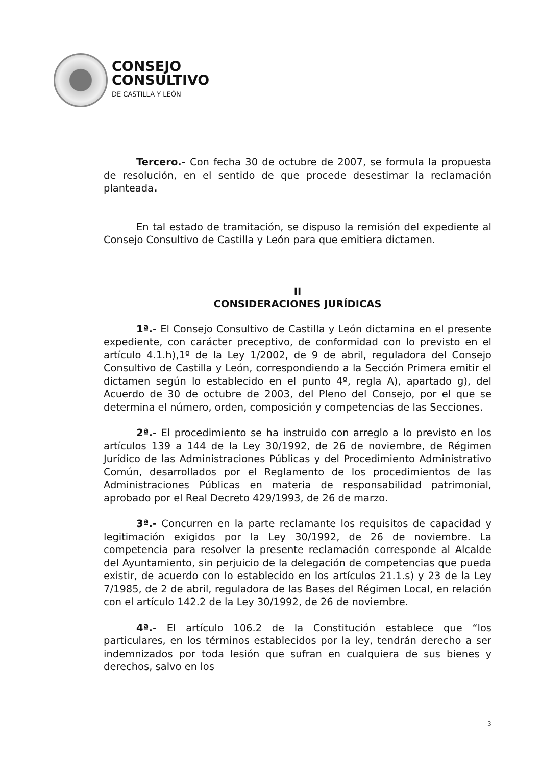CONSEJO
CONSULTIVO
DE CASTILLA Y LEÓN
Tercero.- Con fecha 30 de octubre de 2007, se formula la propuesta de resolución, en el sentido de que procede desestimar la reclamación planteada.
En tal estado de tramitación, se dispuso la remisión del expediente al Consejo Consultivo de Castilla y León para que emitiera dictamen.
II
CONSIDERACIONES JURÍDICAS
1ª.- El Consejo Consultivo de Castilla y León dictamina en el presente expediente, con carácter preceptivo, de conformidad con lo previsto en el artículo 4.1.h),1º de la Ley 1/2002, de 9 de abril, reguladora del Consejo Consultivo de Castilla y León, correspondiendo a la Sección Primera emitir el dictamen según lo establecido en el punto 4º, regla A), apartado g), del Acuerdo de 30 de octubre de 2003, del Pleno del Consejo, por el que se determina el número, orden, composición y competencias de las Secciones.
2ª.- El procedimiento se ha instruido con arreglo a lo previsto en los artículos 139 a 144 de la Ley 30/1992, de 26 de noviembre, de Régimen Jurídico de las Administraciones Públicas y del Procedimiento Administrativo Común, desarrollados por el Reglamento de los procedimientos de las Administraciones Públicas en materia de responsabilidad patrimonial, aprobado por el Real Decreto 429/1993, de 26 de marzo.
3ª.- Concurren en la parte reclamante los requisitos de capacidad y legitimación exigidos por la Ley 30/1992, de 26 de noviembre. La competencia para resolver la presente reclamación corresponde al Alcalde del Ayuntamiento, sin perjuicio de la delegación de competencias que pueda existir, de acuerdo con lo establecido en los artículos 21.1.s) y 23 de la Ley 7/1985, de 2 de abril, reguladora de las Bases del Régimen Local, en relación con el artículo 142.2 de la Ley 30/1992, de 26 de noviembre.
4ª.- El artículo 106.2 de la Constitución establece que “los particulares, en los términos establecidos por la ley, tendrán derecho a ser indemnizados por toda lesión que sufran en cualquiera de sus bienes y derechos, salvo en los
3